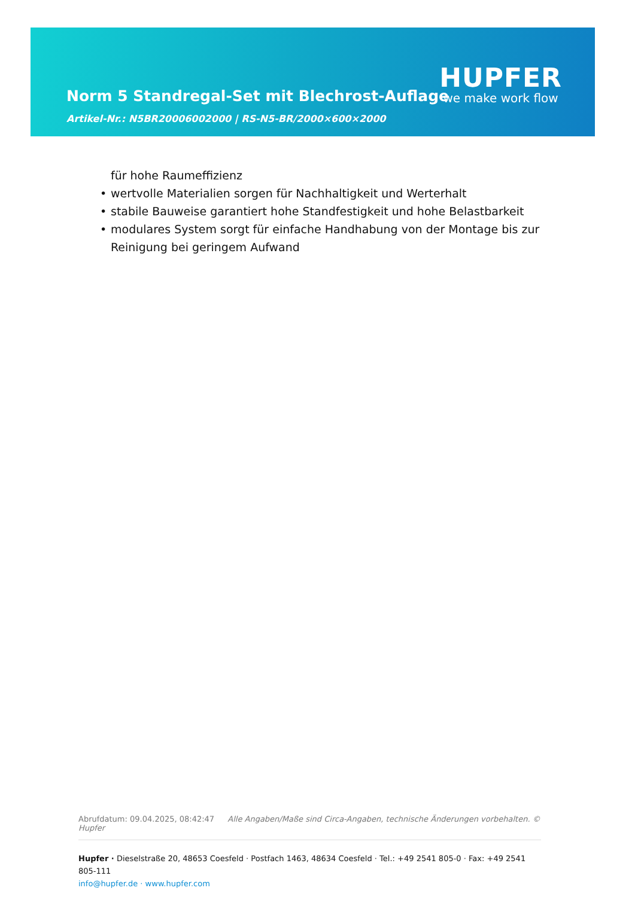Norm 5 Standregal-Set mit Blechrost-Auflage
Artikel-Nr.: N5BR20006002000 | RS-N5-BR/2000×600×2000
HUPFER
we make work flow
für hohe Raumeffizienz
• wertvolle Materialien sorgen für Nachhaltigkeit und Werterhalt
• stabile Bauweise garantiert hohe Standfestigkeit und hohe Belastbarkeit
• modulares System sorgt für einfache Handhabung von der Montage bis zur Reinigung bei geringem Aufwand
Abrufdatum: 09.04.2025, 08:42:47 Alle Angaben/Maße sind Circa-Angaben, technische Änderungen vorbehalten. © Hupfer
Hupfer · Dieselstraße 20, 48653 Coesfeld · Postfach 1463, 48634 Coesfeld · Tel.: +49 2541 805-0 · Fax: +49 2541 805-111
info@hupfer.de · www.hupfer.com